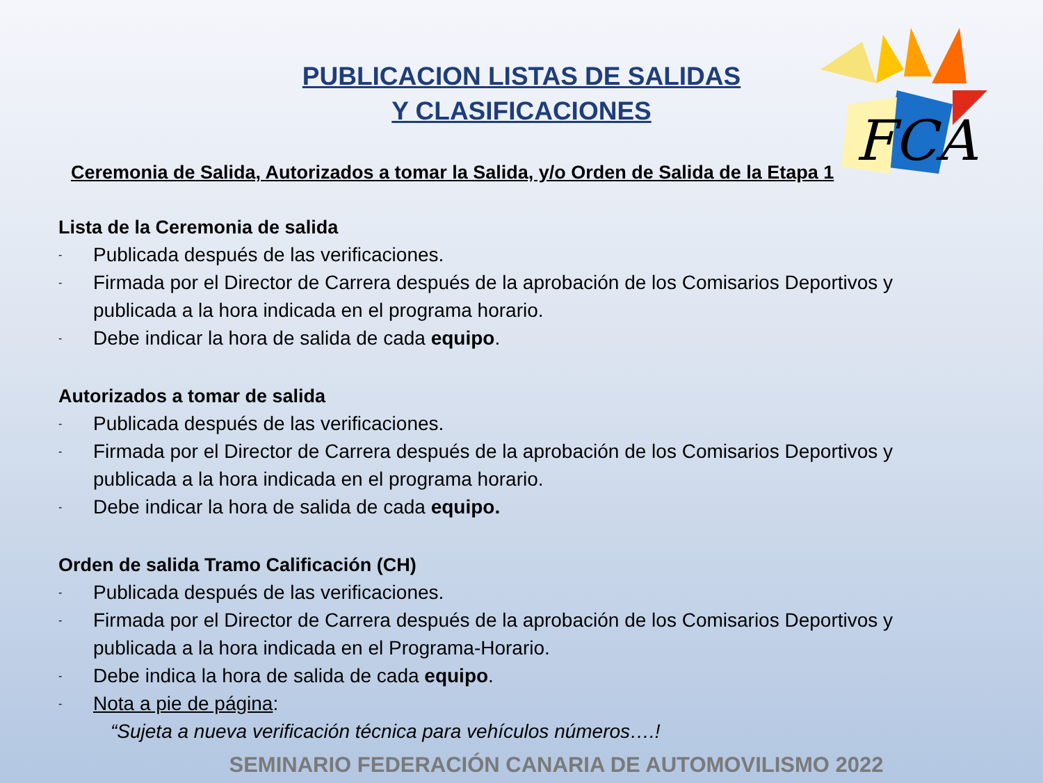FCA
PUBLICACION LISTAS DE SALIDAS
Y CLASIFICACIONES
Ceremonia de Salida, Autorizados a tomar la Salida, y/o Orden de Salida de la Etapa 1
Lista de la Ceremonia de salida
- Publicada después de las verificaciones.
- Firmada por el Director de Carrera después de la aprobación de los Comisarios Deportivos y publicada a la hora indicada en el programa horario.
- Debe indicar la hora de salida de cada equipo.
Autorizados a tomar de salida
- Publicada después de las verificaciones.
- Firmada por el Director de Carrera después de la aprobación de los Comisarios Deportivos y publicada a la hora indicada en el programa horario.
- Debe indicar la hora de salida de cada equipo.
Orden de salida Tramo Calificación (CH)
- Publicada después de las verificaciones.
- Firmada por el Director de Carrera después de la aprobación de los Comisarios Deportivos y publicada a la hora indicada en el Programa-Horario.
- Debe indica la hora de salida de cada equipo.
- Nota a pie de página:
“Sujeta a nueva verificación técnica para vehículos números….!
SEMINARIO FEDERACIÓN CANARIA DE AUTOMOVILISMO 2022